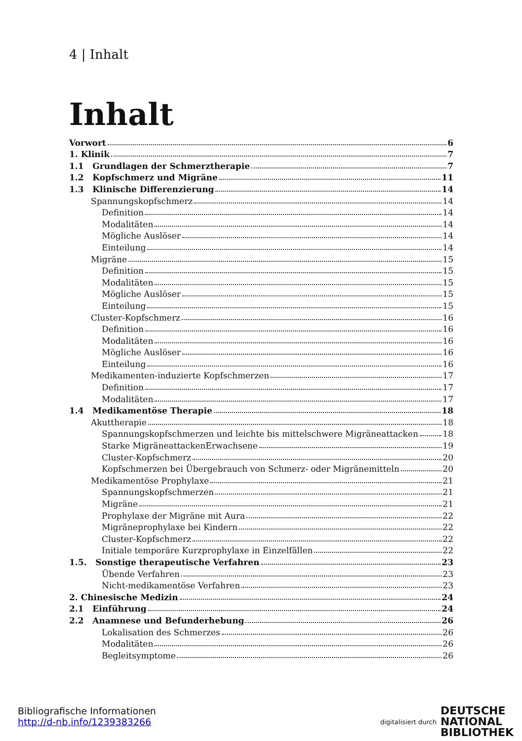4 | Inhalt
Inhalt
Vorwort 6
1. Klinik 7
1.1 Grundlagen der Schmerztherapie 7
1.2 Kopfschmerz und Migräne 11
1.3 Klinische Differenzierung 14
Spannungskopfschmerz 14
Definition 14
Modalitäten 14
Mögliche Auslöser 14
Einteilung 14
Migräne 15
Definition 15
Modalitäten 15
Mögliche Auslöser 15
Einteilung 15
Cluster-Kopfschmerz 16
Definition 16
Modalitäten 16
Mögliche Auslöser 16
Einteilung 16
Medikamenten-induzierte Kopfschmerzen 17
Definition 17
Modalitäten 17
1.4 Medikamentöse Therapie 18
Akuttherapie 18
Spannungskopfschmerzen und leichte bis mittelschwere Migräneattacken 18
Starke MigräneattackenErwachsene 19
Cluster-Kopfschmerz 20
Kopfschmerzen bei Übergebrauch von Schmerz- oder Migränemitteln 20
Medikamentöse Prophylaxe 21
Spannungskopfschmerzen 21
Migräne 21
Prophylaxe der Migräne mit Aura 22
Migräneprophylaxe bei Kindern 22
Cluster-Kopfschmerz 22
Initiale temporäre Kurzprophylaxe in Einzelfällen 22
1.5. Sonstige therapeutische Verfahren 23
Übende Verfahren 23
Nicht-medikamentöse Verfahren 23
2. Chinesische Medizin 24
2.1 Einführung 24
2.2 Anamnese und Befunderhebung 26
Lokalisation des Schmerzes 26
Modalitäten 26
Begleitsymptome 26
Bibliografische Informationen
http://d-nb.info/1239383266
digitalisiert durch DEUTSCHE
NATIONAL
BIBLIOTHEK